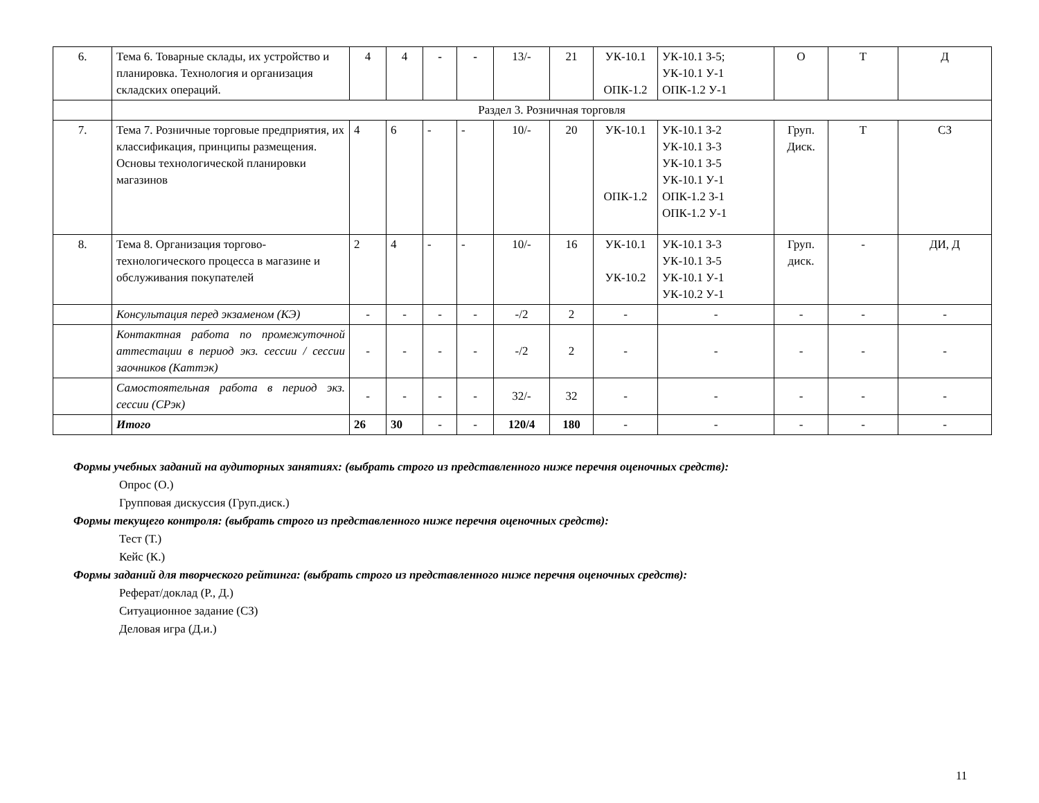| 6. | Тема 6. Товарные склады, их устройство и планировка. Технология и организация складских операций. | 4 | 4 | - | - | 13/- | 21 | УК-10.1 ОПК-1.2 | УК-10.1 З-5; УК-10.1 У-1 ОПК-1.2 У-1 | О | Т | Д |
| | Раздел 3. Розничная торговля | | | | | | | | | | | |
| 7. | Тема 7. Розничные торговые предприятия, их классификация, принципы размещения. Основы технологической планировки магазинов | 4 | 6 | - | - | 10/- | 20 | УК-10.1 ОПК-1.2 | УК-10.1 З-2 УК-10.1 З-3 УК-10.1 З-5 УК-10.1 У-1 ОПК-1.2 З-1 ОПК-1.2 У-1 | Груп. Диск. | Т | СЗ |
| 8. | Тема 8. Организация торгово-технологического процесса в магазине и обслуживания покупателей | 2 | 4 | - | - | 10/- | 16 | УК-10.1 УК-10.2 | УК-10.1 З-3 УК-10.1 З-5 УК-10.1 У-1 УК-10.2 У-1 | Груп. диск. | - | ДИ, Д |
| | Консультация перед экзаменом (КЭ) | - | - | - | - | -/2 | 2 | - | - | - | - | - |
| | Контактная работа по промежуточной аттестации в период экз. сессии / сессии заочников (Каттэк) | - | - | - | - | -/2 | 2 | - | - | - | - | - |
| | Самостоятельная работа в период экз. сессии (СРэк) | - | - | - | - | 32/- | 32 | - | - | - | - | - |
| | Итого | 26 | 30 | - | - | 120/4 | 180 | - | - | - | - | - |
Формы учебных заданий на аудиторных занятиях: (выбрать строго из представленного ниже перечня оценочных средств):
Опрос (О.)
Групповая дискуссия (Груп.диск.)
Формы текущего контроля: (выбрать строго из представленного ниже перечня оценочных средств):
Тест (Т.)
Кейс (К.)
Формы заданий для творческого рейтинга: (выбрать строго из представленного ниже перечня оценочных средств):
Реферат/доклад (Р., Д.)
Ситуационное задание (СЗ)
Деловая игра (Д.и.)
11